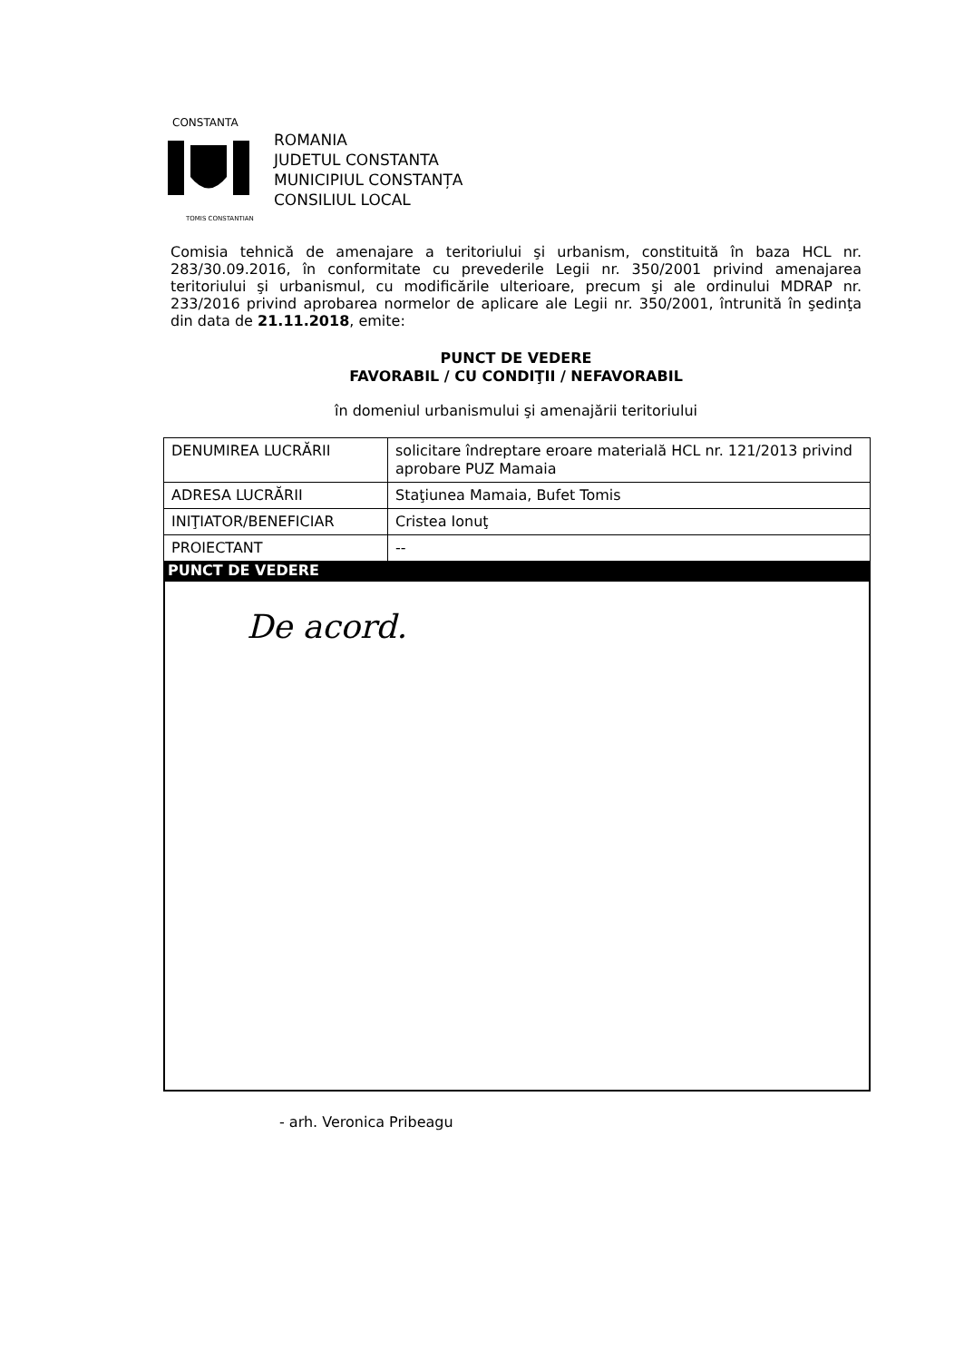CONSTANTA
TOMIS CONSTANTIANA
ROMANIA
JUDETUL CONSTANTA
MUNICIPIUL CONSTANȚA
CONSILIUL LOCAL
Comisia tehnică de amenajare a teritoriului şi urbanism, constituită în baza HCL nr. 283/30.09.2016, în conformitate cu prevederile Legii nr. 350/2001 privind amenajarea teritoriului şi urbanismul, cu modificările ulterioare, precum şi ale ordinului MDRAP nr. 233/2016 privind aprobarea normelor de aplicare ale Legii nr. 350/2001, întrunită în şedinţa din data de 21.11.2018, emite:
PUNCT DE VEDERE
FAVORABIL / CU CONDIŢII / NEFAVORABIL
în domeniul urbanismului şi amenajării teritoriului
| DENUMIREA LUCRĂRII | solicitare îndreptare eroare materială HCL nr. 121/2013 privind aprobare PUZ Mamaia |
| ADRESA LUCRĂRII | Staţiunea Mamaia, Bufet Tomis |
| INIŢIATOR/BENEFICIAR | Cristea Ionuţ |
| PROIECTANT | -- |
| PUNCT DE VEDERE | |
| De acord. | |
- arh. Veronica Pribeagu